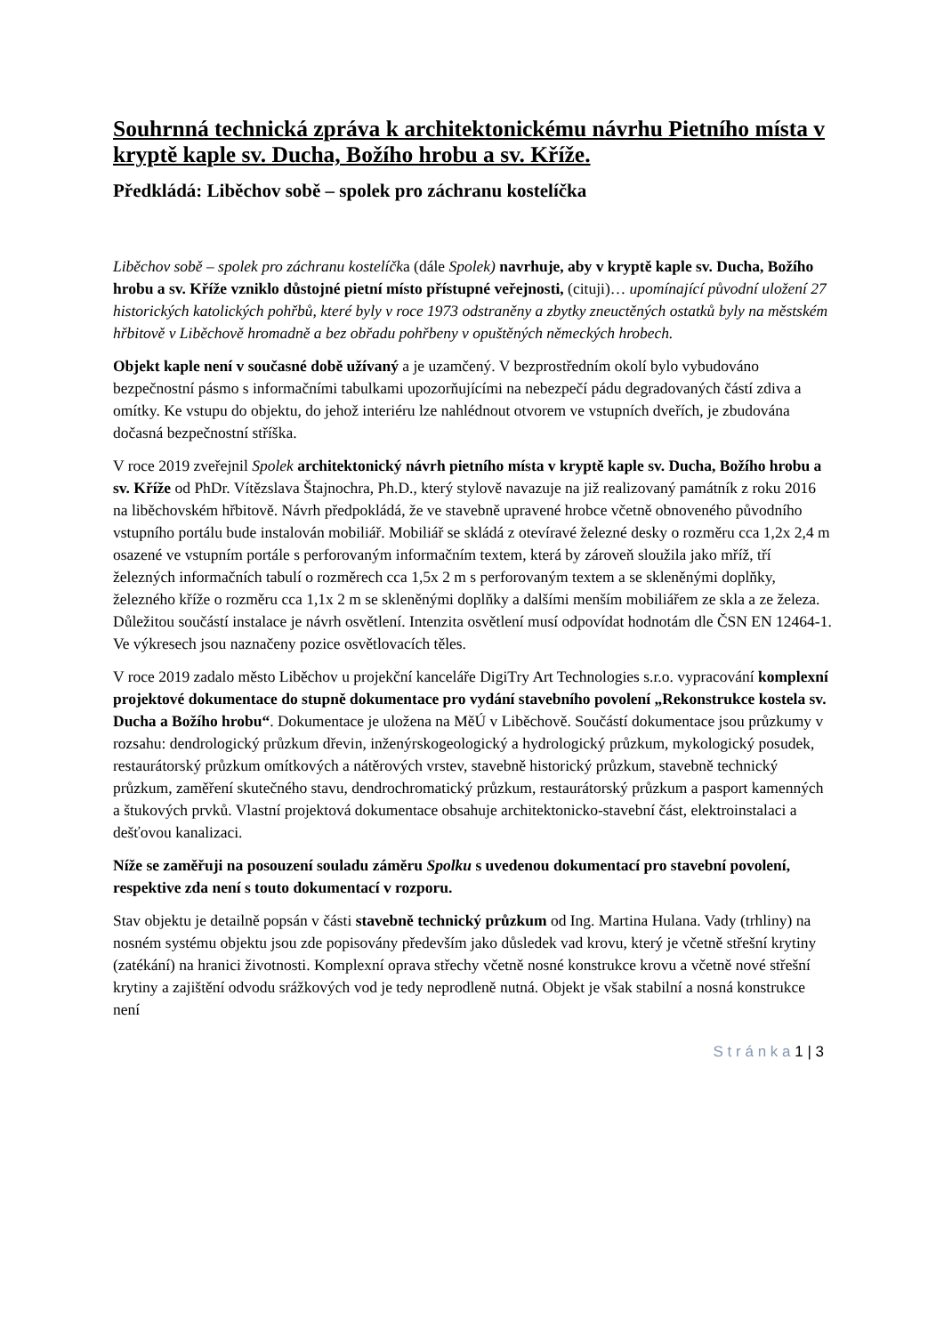Souhrnná technická zpráva k architektonickému návrhu Pietního místa v kryptě kaple sv. Ducha, Božího hrobu a sv. Kříže.
Předkládá: Liběchov sobě – spolek pro záchranu kostelíčka
Liběchov sobě – spolek pro záchranu kostelíčka (dále Spolek) navrhuje, aby v kryptě kaple sv. Ducha, Božího hrobu a sv. Kříže vzniklo důstojné pietní místo přístupné veřejnosti, (cituji)… upomínající původní uložení 27 historických katolických pohřbů, které byly v roce 1973 odstraněny a zbytky zneuctěných ostatků byly na městském hřbitově v Liběchově hromadně a bez obřadu pohřbeny v opuštěných německých hrobech.
Objekt kaple není v současné době užívaný a je uzamčený. V bezprostředním okolí bylo vybudováno bezpečnostní pásmo s informačními tabulkami upozorňujícími na nebezpečí pádu degradovaných částí zdiva a omítky. Ke vstupu do objektu, do jehož interiéru lze nahlédnout otvorem ve vstupních dveřích, je zbudována dočasná bezpečnostní stříška.
V roce 2019 zveřejnil Spolek architektonický návrh pietního místa v kryptě kaple sv. Ducha, Božího hrobu a sv. Kříže od PhDr. Vítězslava Štajnochra, Ph.D., který stylově navazuje na již realizovaný památník z roku 2016 na liběchovském hřbitově. Návrh předpokládá, že ve stavebně upravené hrobce včetně obnoveného původního vstupního portálu bude instalován mobiliář. Mobiliář se skládá z otevíravé železné desky o rozměru cca 1,2x 2,4 m osazené ve vstupním portále s perforovaným informačním textem, která by zároveň sloužila jako mříž, tří železných informačních tabulí o rozměrech cca 1,5x 2 m s perforovaným textem a se skleněnými doplňky, železného kříže o rozměru cca 1,1x 2 m se skleněnými doplňky a dalšími menším mobiliářem ze skla a ze železa. Důležitou součástí instalace je návrh osvětlení. Intenzita osvětlení musí odpovídat hodnotám dle ČSN EN 12464-1. Ve výkresech jsou naznačeny pozice osvětlovacích těles.
V roce 2019 zadalo město Liběchov u projekční kanceláře DigiTry Art Technologies s.r.o. vypracování komplexní projektové dokumentace do stupně dokumentace pro vydání stavebního povolení „Rekonstrukce kostela sv. Ducha a Božího hrobu“. Dokumentace je uložena na MěÚ v Liběchově. Součástí dokumentace jsou průzkumy v rozsahu: dendrologický průzkum dřevin, inženýrskogeologický a hydrologický průzkum, mykologický posudek, restaurátorský průzkum omítkových a nátěrových vrstev, stavebně historický průzkum, stavebně technický průzkum, zaměření skutečného stavu, dendrochromatický průzkum, restaurátorský průzkum a pasport kamenných a štukových prvků. Vlastní projektová dokumentace obsahuje architektonicko-stavební část, elektroinstalaci a dešťovou kanalizaci.
Níže se zaměřuji na posouzení souladu záměru Spolku s uvedenou dokumentací pro stavební povolení, respektive zda není s touto dokumentací v rozporu.
Stav objektu je detailně popsán v části stavebně technický průzkum od Ing. Martina Hulana. Vady (trhliny) na nosném systému objektu jsou zde popisovány především jako důsledek vad krovu, který je včetně střešní krytiny (zatékání) na hranici životnosti. Komplexní oprava střechy včetně nosné konstrukce krovu a včetně nové střešní krytiny a zajištění odvodu srážkových vod je tedy neprodleně nutná. Objekt je však stabilní a nosná konstrukce není
S t r á n k a 1 | 3